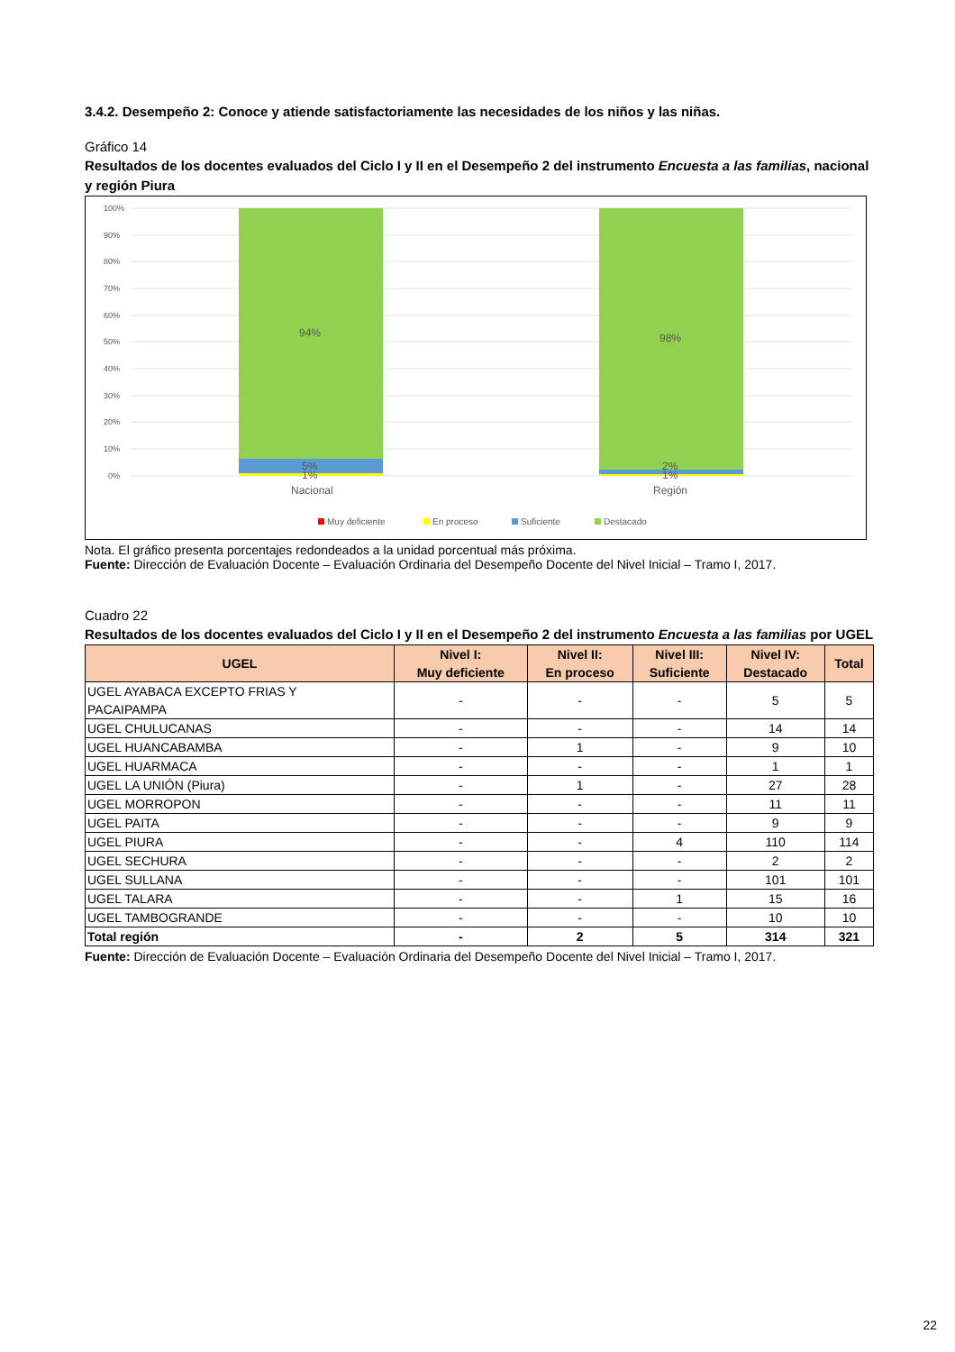3.4.2. Desempeño 2: Conoce y atiende satisfactoriamente las necesidades de los niños y las niñas.
Gráfico 14
Resultados de los docentes evaluados del Ciclo I y II en el Desempeño 2 del instrumento Encuesta a las familias, nacional y región Piura
100%
90%
80%
70%
60%
50%
40%
30%
20%
10%
0%
94%
98%
5%
1%
2%
1%
Nacional
Región
Muy deficiente
En proceso
Suficiente
Destacado
Nota. El gráfico presenta porcentajes redondeados a la unidad porcentual más próxima.
Fuente: Dirección de Evaluación Docente – Evaluación Ordinaria del Desempeño Docente del Nivel Inicial – Tramo I, 2017.
Cuadro 22
Resultados de los docentes evaluados del Ciclo I y II en el Desempeño 2 del instrumento Encuesta a las familias por UGEL
| UGEL | Nivel I: Muy deficiente | Nivel II: En proceso | Nivel III: Suficiente | Nivel IV: Destacado | Total |
| --- | --- | --- | --- | --- | --- |
| UGEL AYABACA EXCEPTO FRIAS Y PACAIPAMPA | - | - | - | 5 | 5 |
| UGEL CHULUCANAS | - | - | - | 14 | 14 |
| UGEL HUANCABAMBA | - | 1 | - | 9 | 10 |
| UGEL HUARMACA | - | - | - | 1 | 1 |
| UGEL LA UNIÓN (Piura) | - | 1 | - | 27 | 28 |
| UGEL MORROPON | - | - | - | 11 | 11 |
| UGEL PAITA | - | - | - | 9 | 9 |
| UGEL PIURA | - | - | 4 | 110 | 114 |
| UGEL SECHURA | - | - | - | 2 | 2 |
| UGEL SULLANA | - | - | - | 101 | 101 |
| UGEL TALARA | - | - | 1 | 15 | 16 |
| UGEL TAMBOGRANDE | - | - | - | 10 | 10 |
| Total región | - | 2 | 5 | 314 | 321 |
Fuente: Dirección de Evaluación Docente – Evaluación Ordinaria del Desempeño Docente del Nivel Inicial – Tramo I, 2017.
22